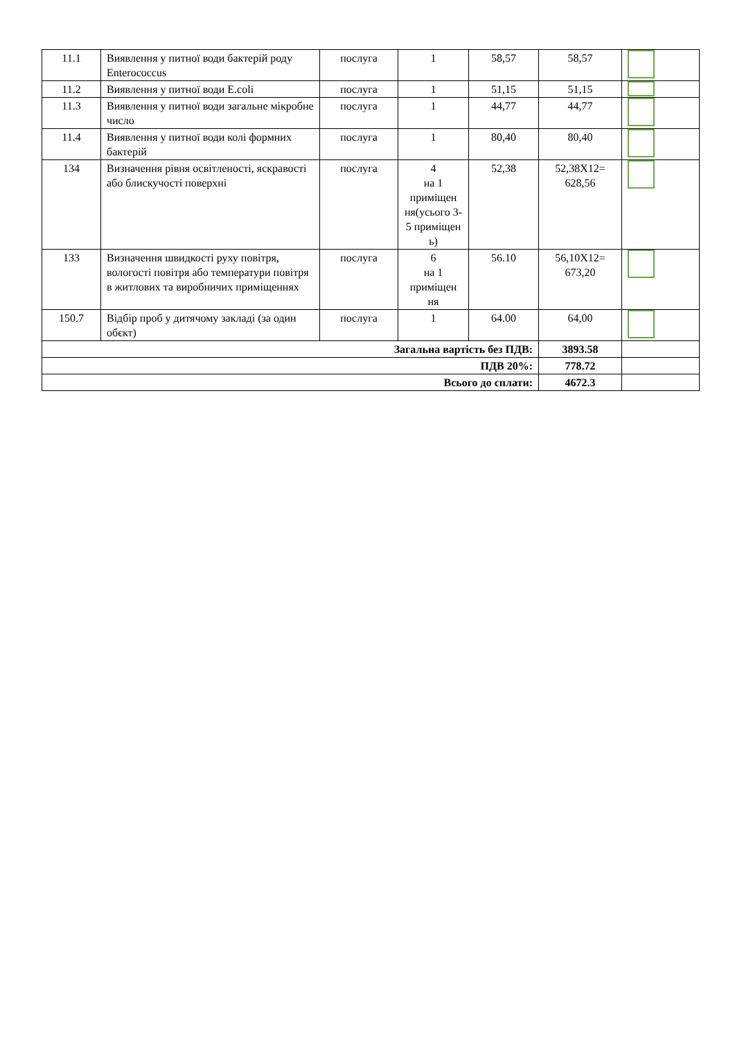| 11.1 | Виявлення у питної води бактерій роду Enterococcus | послуга | 1 | 58,57 | 58,57 | |
| 11.2 | Виявлення у питної води E.coli | послуга | 1 | 51,15 | 51,15 | |
| 11.3 | Виявлення у питної води загальне мікробне число | послуга | 1 | 44,77 | 44,77 | |
| 11.4 | Виявлення у питної води колі формних бактерій | послуга | 1 | 80,40 | 80,40 | |
| 134 | Визначення рівня освітленості, яскравості або блискучості поверхні | послуга | 4 на 1 приміщен ня(усього 3-5 приміщен ь) | 52,38 | 52,38Х12= 628,56 | |
| 133 | Визначення швидкості руху повітря, вологості повітря або температури повітря в житлових та виробничих приміщеннях | послуга | 6 на 1 приміщен ня | 56.10 | 56,10Х12= 673,20 | |
| 150.7 | Відбір проб у дитячому закладі (за один обєкт) | послуга | 1 | 64.00 | 64,00 | |
| Загальна вартість без ПДВ: | | | | | 3893.58 | |
| ПДВ 20%: | | | | | 778.72 | |
| Всього до сплати: | | | | | 4672.3 | |